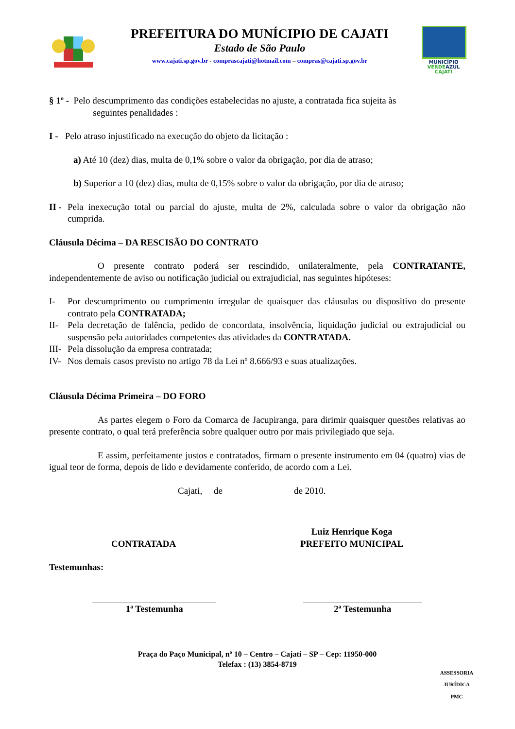PREFEITURA DO MUNÍCIPIO DE CAJATI
Estado de São Paulo
www.cajati.sp.gov.br - comprascajati@hotmail.com – compras@cajati.sp.gov.br
MUNICÍPIO
VERDEAZUL
CAJATI
§ 1º - Pelo descumprimento das condições estabelecidas no ajuste, a contratada fica sujeita às
seguintes penalidades :
I - Pelo atraso injustificado na execução do objeto da licitação :
a) Até 10 (dez) dias, multa de 0,1% sobre o valor da obrigação, por dia de atraso;
b) Superior a 10 (dez) dias, multa de 0,15% sobre o valor da obrigação, por dia de atraso;
II - Pela inexecução total ou parcial do ajuste, multa de 2%, calculada sobre o valor da obrigação não cumprida.
Cláusula Décima – DA RESCISÃO DO CONTRATO
O presente contrato poderá ser rescindido, unilateralmente, pela CONTRATANTE, independentemente de aviso ou notificação judicial ou extrajudicial, nas seguintes hipóteses:
I- Por descumprimento ou cumprimento irregular de quaisquer das cláusulas ou dispositivo do presente contrato pela CONTRATADA;
II- Pela decretação de falência, pedido de concordata, insolvência, liquidação judicial ou extrajudicial ou suspensão pela autoridades competentes das atividades da CONTRATADA.
III- Pela dissolução da empresa contratada;
IV- Nos demais casos previsto no artigo 78 da Lei nº 8.666/93 e suas atualizações.
Cláusula Décima Primeira – DO FORO
As partes elegem o Foro da Comarca de Jacupiranga, para dirimir quaisquer questões relativas ao presente contrato, o qual terá preferência sobre qualquer outro por mais privilegiado que seja.
E assim, perfeitamente justos e contratados, firmam o presente instrumento em 04 (quatro) vias de igual teor de forma, depois de lido e devidamente conferido, de acordo com a Lei.
Cajati, de de 2010.
CONTRATADA
Luiz Henrique Koga
PREFEITO MUNICIPAL
Testemunhas:
1ª Testemunha 2ª Testemunha
Praça do Paço Municipal, nº 10 – Centro – Cajati – SP – Cep: 11950-000
Telefax : (13) 3854-8719
ASSESSORIA JURÍDICA
PMC